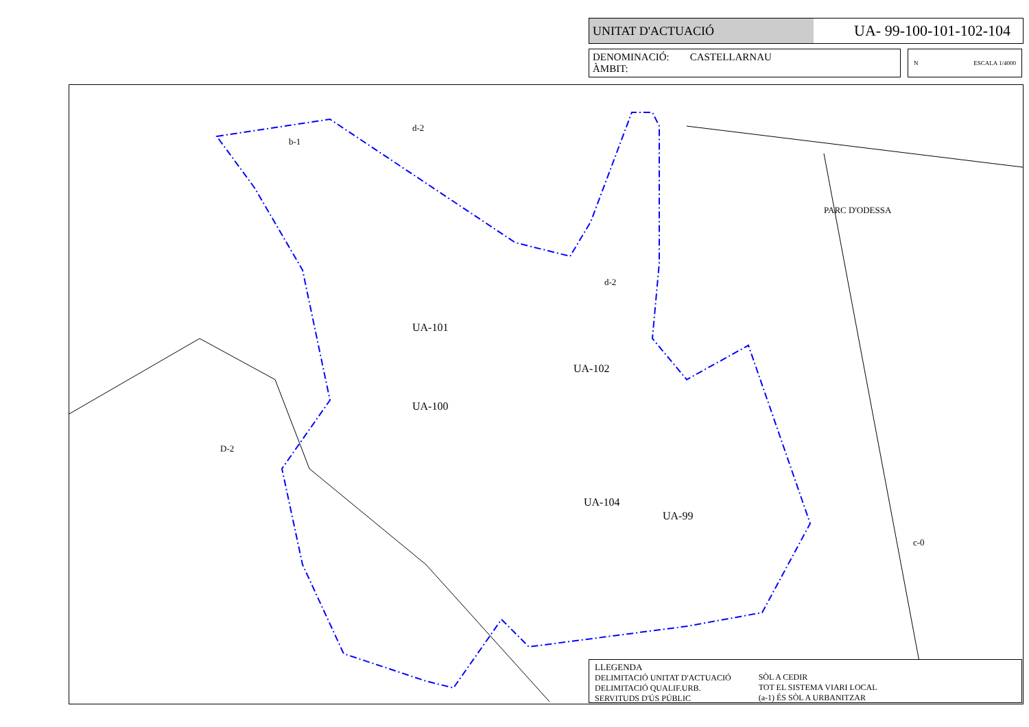UNITAT D'ACTUACIÓ
UA- 99-100-101-102-104
DENOMINACIÓ: CASTELLARNAU
ÀMBIT:
N ESCALA 1/4000
d-2
b-1
UA-100
UA-101
UA-102
UA-104
UA-99
D-2
d-2
PARC D'ODESSA
c-0
LLEGENDA
DELIMITACIÓ UNITAT D'ACTUACIÓ
DELIMITACIÓ QUALIF.URB.
SERVITUDS D'ÚS PÚBLIC
SÒL A CEDIR
TOT EL SISTEMA VIARI LOCAL
(a-1) ÉS SÒL A URBANITZAR